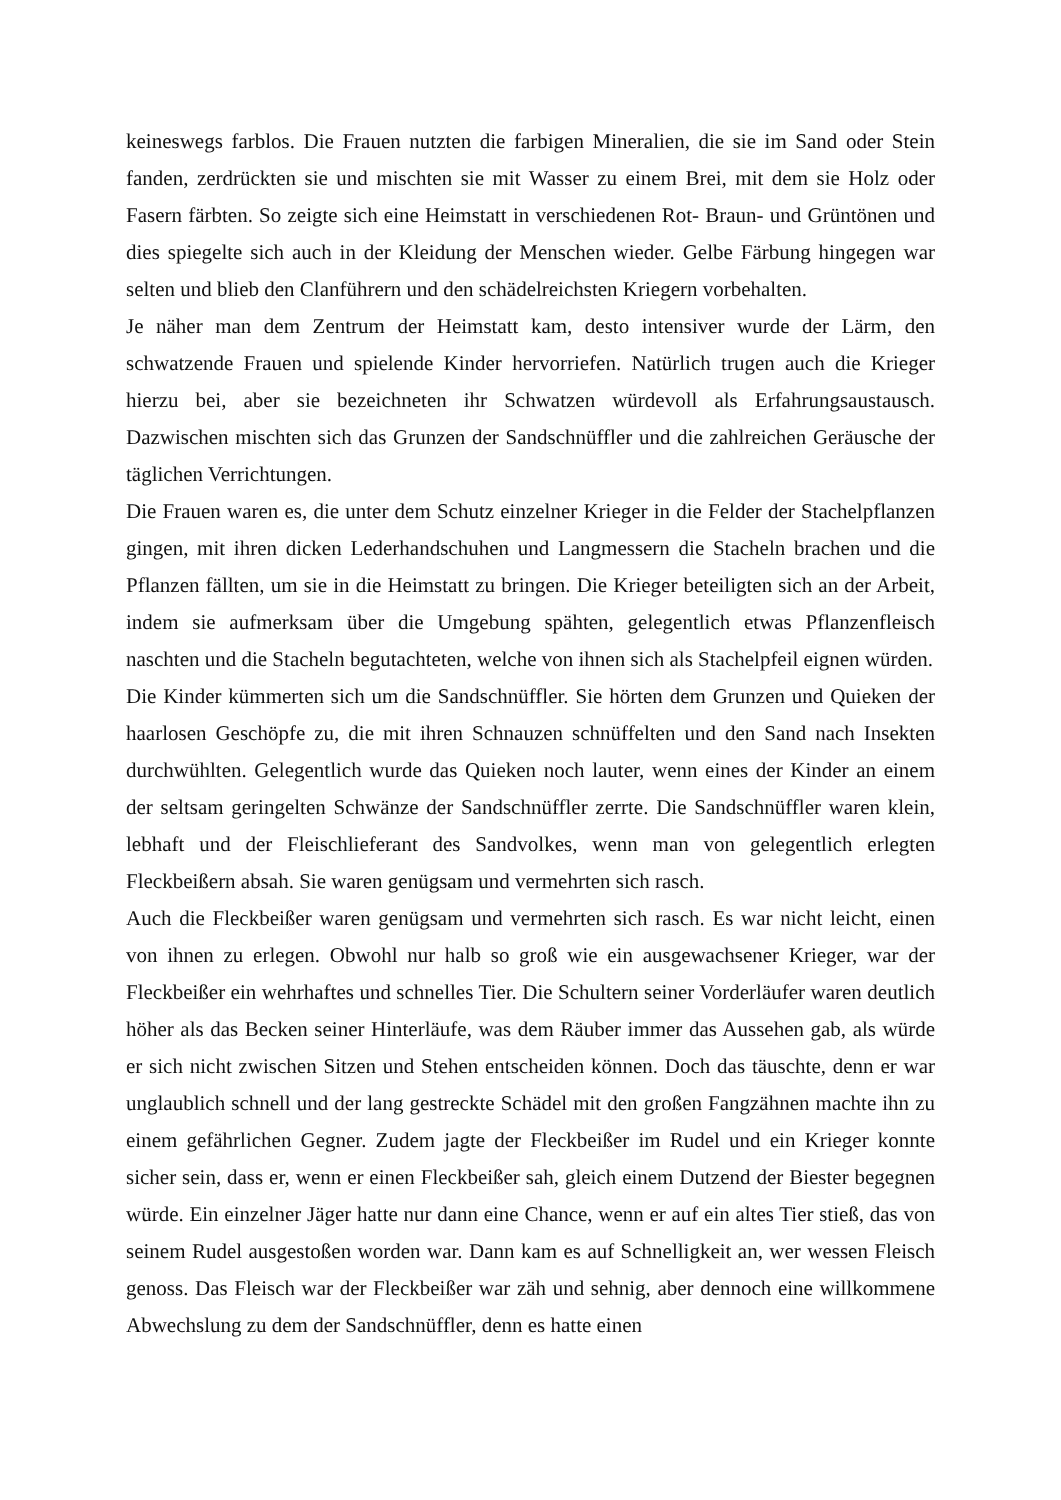keineswegs farblos. Die Frauen nutzten die farbigen Mineralien, die sie im Sand oder Stein fanden, zerdrückten sie und mischten sie mit Wasser zu einem Brei, mit dem sie Holz oder Fasern färbten. So zeigte sich eine Heimstatt in verschiedenen Rot- Braun- und Grüntönen und dies spiegelte sich auch in der Kleidung der Menschen wieder. Gelbe Färbung hingegen war selten und blieb den Clanführern und den schädelreichsten Kriegern vorbehalten.
Je näher man dem Zentrum der Heimstatt kam, desto intensiver wurde der Lärm, den schwatzende Frauen und spielende Kinder hervorriefen. Natürlich trugen auch die Krieger hierzu bei, aber sie bezeichneten ihr Schwatzen würdevoll als Erfahrungsaustausch. Dazwischen mischten sich das Grunzen der Sandschnüffler und die zahlreichen Geräusche der täglichen Verrichtungen.
Die Frauen waren es, die unter dem Schutz einzelner Krieger in die Felder der Stachelpflanzen gingen, mit ihren dicken Lederhandschuhen und Langmessern die Stacheln brachen und die Pflanzen fällten, um sie in die Heimstatt zu bringen. Die Krieger beteiligten sich an der Arbeit, indem sie aufmerksam über die Umgebung spähten, gelegentlich etwas Pflanzenfleisch naschten und die Stacheln begutachteten, welche von ihnen sich als Stachelpfeil eignen würden.
Die Kinder kümmerten sich um die Sandschnüffler. Sie hörten dem Grunzen und Quieken der haarlosen Geschöpfe zu, die mit ihren Schnauzen schnüffelten und den Sand nach Insekten durchwühlten. Gelegentlich wurde das Quieken noch lauter, wenn eines der Kinder an einem der seltsam geringelten Schwänze der Sandschnüffler zerrte. Die Sandschnüffler waren klein, lebhaft und der Fleischlieferant des Sandvolkes, wenn man von gelegentlich erlegten Fleckbeißern absah. Sie waren genügsam und vermehrten sich rasch.
Auch die Fleckbeißer waren genügsam und vermehrten sich rasch. Es war nicht leicht, einen von ihnen zu erlegen. Obwohl nur halb so groß wie ein ausgewachsener Krieger, war der Fleckbeißer ein wehrhaftes und schnelles Tier. Die Schultern seiner Vorderläufer waren deutlich höher als das Becken seiner Hinterläufe, was dem Räuber immer das Aussehen gab, als würde er sich nicht zwischen Sitzen und Stehen entscheiden können. Doch das täuschte, denn er war unglaublich schnell und der lang gestreckte Schädel mit den großen Fangzähnen machte ihn zu einem gefährlichen Gegner. Zudem jagte der Fleckbeißer im Rudel und ein Krieger konnte sicher sein, dass er, wenn er einen Fleckbeißer sah, gleich einem Dutzend der Biester begegnen würde. Ein einzelner Jäger hatte nur dann eine Chance, wenn er auf ein altes Tier stieß, das von seinem Rudel ausgestoßen worden war. Dann kam es auf Schnelligkeit an, wer wessen Fleisch genoss. Das Fleisch war der Fleckbeißer war zäh und sehnig, aber dennoch eine willkommene Abwechslung zu dem der Sandschnüffler, denn es hatte einen